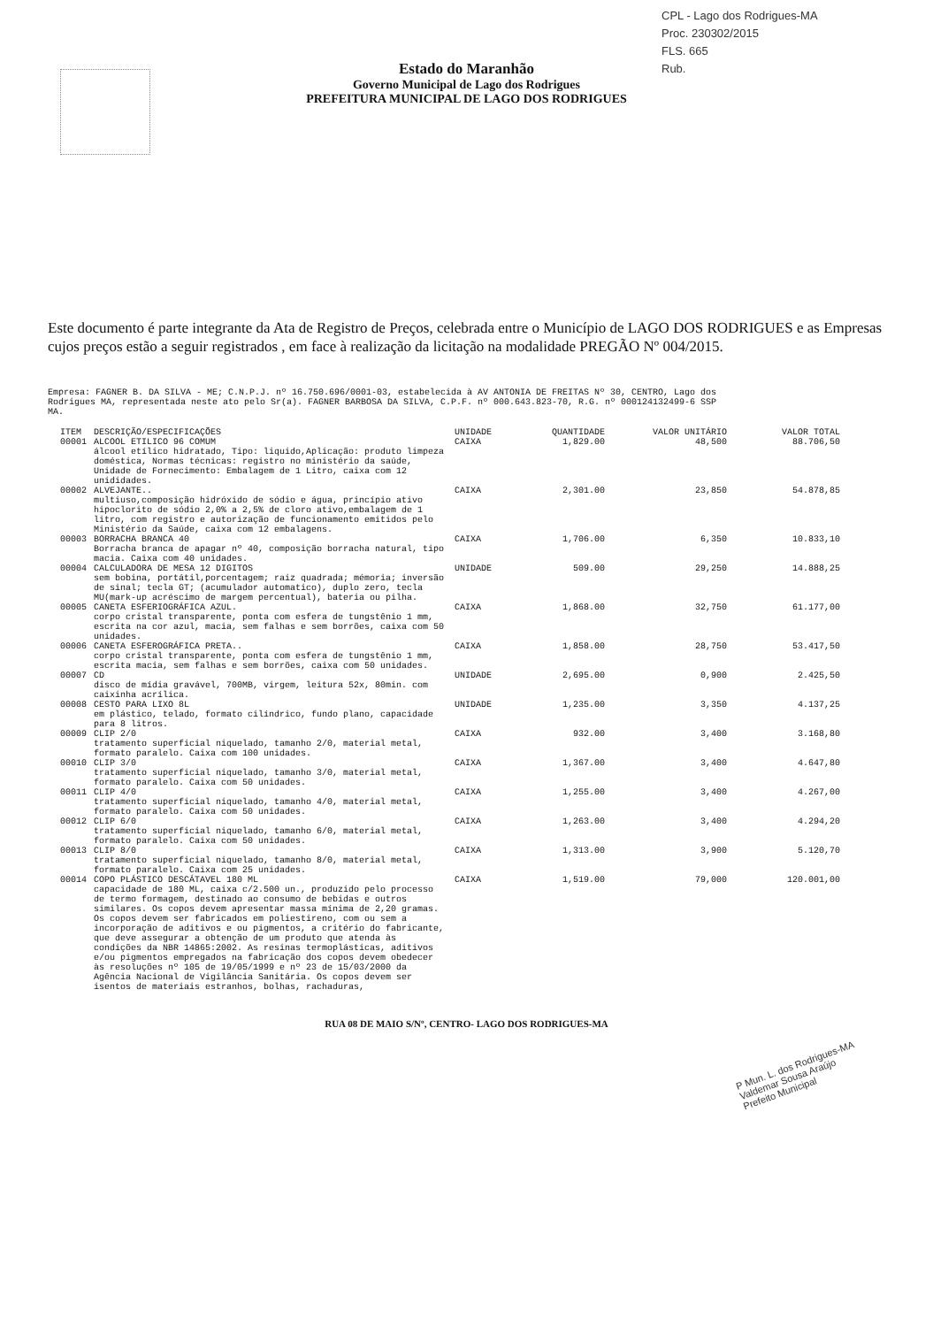CPL - Lago dos Rodrigues-MA
Proc. 230302/2015
FLS. 665
Rub.
Estado do Maranhão
Governo Municipal de Lago dos Rodrigues
PREFEITURA MUNICIPAL DE LAGO DOS RODRIGUES
Este documento é parte integrante da Ata de Registro de Preços, celebrada entre o Município de LAGO DOS RODRIGUES e as Empresas cujos preços estão a seguir registrados , em face à realização da licitação na modalidade PREGÃO Nº 004/2015.
Empresa: FAGNER B. DA SILVA - ME; C.N.P.J. nº 16.750.696/0001-03, estabelecida à AV ANTONIA DE FREITAS Nº 30, CENTRO, Lago dos
Rodrigues MA, representada neste ato pelo Sr(a). FAGNER BARBOSA DA SILVA, C.P.F. nº 000.643.823-70, R.G. nº 000124132499-6 SSP
MA.
| ITEM | DESCRIÇÃO/ESPECIFICAÇÕES | UNIDADE | QUANTIDADE | VALOR UNITÁRIO | VALOR TOTAL |
| --- | --- | --- | --- | --- | --- |
| 00001 | ALCOOL ETILICO 96 COMUM álcool etílico hidratado, Tipo: liquido,Aplicação: produto limpeza doméstica, Normas técnicas: registro no ministério da saúde, Unidade de Fornecimento: Embalagem de 1 Litro, caixa com 12 unididades. | CAIXA | 1,829.00 | 48,500 | 88.706,50 |
| 00002 | ALVEJANTE.. multiuso,composição hidróxido de sódio e água, princípio ativo hipoclorito de sódio 2,0% a 2,5% de cloro ativo,embalagem de 1 litro, com registro e autorização de funcionamento emitidos pelo Ministério da Saúde, caixa com 12 embalagens. | CAIXA | 2,301.00 | 23,850 | 54.878,85 |
| 00003 | BORRACHA BRANCA 40 Borracha branca de apagar nº 40, composição borracha natural, tipo macia. Caixa com 40 unidades. | CAIXA | 1,706.00 | 6,350 | 10.833,10 |
| 00004 | CALCULADORA DE MESA 12 DIGITOS sem bobina, portátil,porcentagem; raiz quadrada; mémoria; inversão de sinal; tecla GT; (acumulador automatico), duplo zero, tecla MU(mark-up acréscimo de margem percentual), bateria ou pilha. | UNIDADE | 509.00 | 29,250 | 14.888,25 |
| 00005 | CANETA ESFERIOGRÁFICA AZUL. corpo cristal transparente, ponta com esfera de tungstênio 1 mm, escrita na cor azul, macia, sem falhas e sem borrões, caixa com 50 unidades. | CAIXA | 1,868.00 | 32,750 | 61.177,00 |
| 00006 | CANETA ESFEROGRÁFICA PRETA.. corpo cristal transparente, ponta com esfera de tungstênio 1 mm, escrita macia, sem falhas e sem borrões, caixa com 50 unidades. | CAIXA | 1,858.00 | 28,750 | 53.417,50 |
| 00007 | CD disco de mídia gravável, 700MB, virgem, leitura 52x, 80min. com caixinha acrílica. | UNIDADE | 2,695.00 | 0,900 | 2.425,50 |
| 00008 | CESTO PARA LIXO 8L em plástico, telado, formato cilíndrico, fundo plano, capacidade para 8 litros. | UNIDADE | 1,235.00 | 3,350 | 4.137,25 |
| 00009 | CLIP 2/0 tratamento superficial niquelado, tamanho 2/0, material metal, formato paralelo. Caixa com 100 unidades. | CAIXA | 932.00 | 3,400 | 3.168,80 |
| 00010 | CLIP 3/0 tratamento superficial niquelado, tamanho 3/0, material metal, formato paralelo. Caixa com 50 unidades. | CAIXA | 1,367.00 | 3,400 | 4.647,80 |
| 00011 | CLIP 4/0 tratamento superficial niquelado, tamanho 4/0, material metal, formato paralelo. Caixa com 50 unidades. | CAIXA | 1,255.00 | 3,400 | 4.267,00 |
| 00012 | CLIP 6/0 tratamento superficial niquelado, tamanho 6/0, material metal, formato paralelo. Caixa com 50 unidades. | CAIXA | 1,263.00 | 3,400 | 4.294,20 |
| 00013 | CLIP 8/0 tratamento superficial niquelado, tamanho 8/0, material metal, formato paralelo. Caixa com 25 unidades. | CAIXA | 1,313.00 | 3,900 | 5.120,70 |
| 00014 | COPO PLÁSTICO DESCÁTAVEL 180 ML capacidade de 180 ML, caixa c/2.500 un., produzido pelo processo de termo formagem, destinado ao consumo de bebidas e outros similares. Os copos devem apresentar massa mínima de 2,20 gramas. Os copos devem ser fabricados em poliestireno, com ou sem a incorporação de aditivos e ou pigmentos, a critério do fabricante, que deve assegurar a obtenção de um produto que atenda às condições da NBR 14865:2002. As resinas termoplásticas, aditivos e/ou pigmentos empregados na fabricação dos copos devem obedecer às resoluções nº 105 de 19/05/1999 e nº 23 de 15/03/2000 da Agência Nacional de Vigilância Sanitária. Os copos devem ser isentos de materiais estranhos, bolhas, rachaduras, | CAIXA | 1,519.00 | 79,000 | 120.001,00 |
RUA 08 DE MAIO S/Nº, CENTRO- LAGO DOS RODRIGUES-MA
P Mun. L. dos Rodrigues-MA
Valdemar Sousa Araújo
Prefeito Municipal